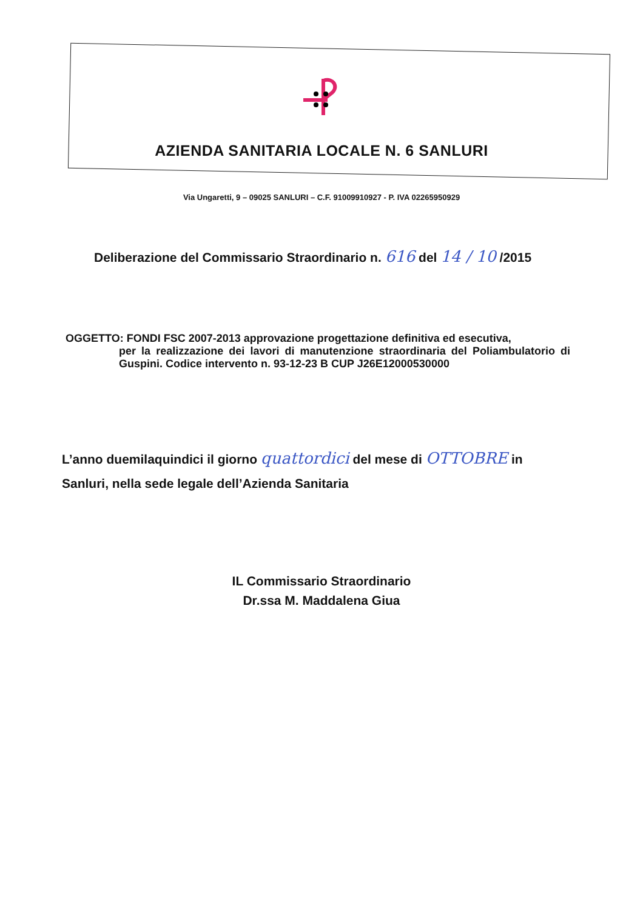AZIENDA SANITARIA LOCALE N. 6 SANLURI
Via Ungaretti, 9 – 09025 SANLURI – C.F. 91009910927 - P. IVA 02265950929
Deliberazione del Commissario Straordinario n. 616 del 14 / 10 /2015
OGGETTO: FONDI FSC 2007-2013 approvazione progettazione definitiva ed esecutiva,
per la realizzazione dei lavori di manutenzione straordinaria del Poliambulatorio di Guspini. Codice intervento n. 93-12-23 B CUP J26E12000530000
L’anno duemilaquindici il giorno quattordici del mese di OTTOBRE in
Sanluri, nella sede legale dell’Azienda Sanitaria
IL Commissario Straordinario
Dr.ssa M. Maddalena Giua